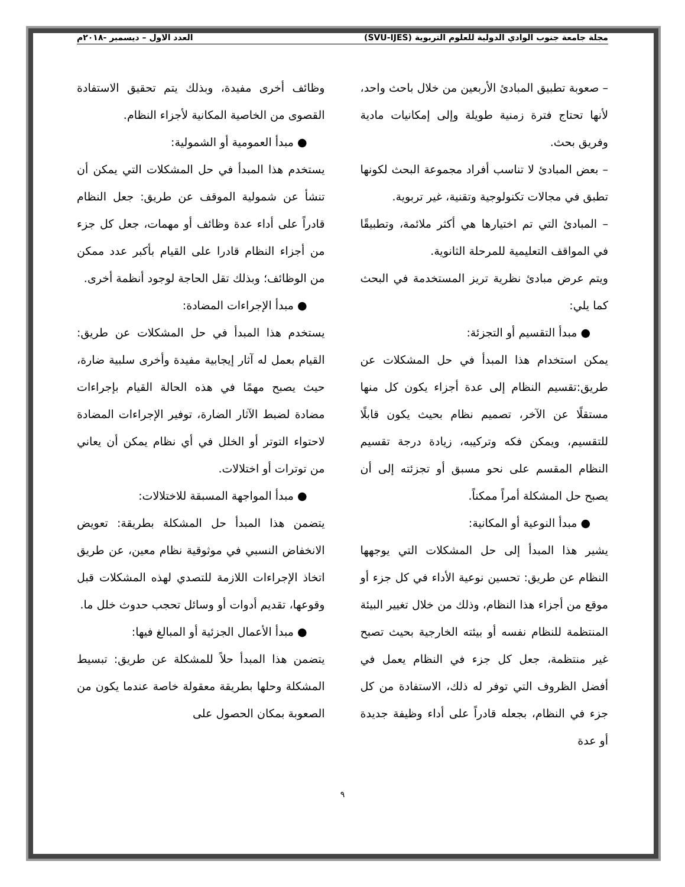مجلة جامعة جنوب الوادي الدولية للعلوم التربوية (SVU-IJES) العدد الاول – ديسمبر -٢٠١٨م
– صعوبة تطبيق المبادئ الأربعين من خلال باحث واحد، لأنها تحتاج فترة زمنية طويلة وإلى إمكانيات مادية وفريق بحث.
– بعض المبادئ لا تناسب أفراد مجموعة البحث لكونها تطبق في مجالات تكنولوجية وتقنية، غير تربوية.
– المبادئ التي تم اختيارها هي أكثر ملائمة، وتطبيقًا في المواقف التعليمية للمرحلة الثانوية.
ويتم عرض مبادئ نظرية تريز المستخدمة في البحث كما يلي:
● مبدأ التقسيم أو التجزئة:
يمكن استخدام هذا المبدأ في حل المشكلات عن طريق:تقسيم النظام إلى عدة أجزاء يكون كل منها مستقلًا عن الآخر، تصميم نظام بحيث يكون قابلًا للتقسيم، ويمكن فكه وتركيبه، زيادة درجة تقسيم النظام المقسم على نحو مسبق أو تجزئته إلى أن يصبح حل المشكلة أمراً ممكناً.
● مبدأ النوعية أو المكانية:
يشير هذا المبدأ إلى حل المشكلات التي يوجهها النظام عن طريق: تحسين نوعية الأداء في كل جزء أو موقع من أجزاء هذا النظام، وذلك من خلال تغيير البيئة المنتظمة للنظام نفسه أو بيئته الخارجية بحيث تصبح غير منتظمة، جعل كل جزء في النظام يعمل في أفضل الظروف التي توفر له ذلك، الاستفادة من كل جزء في النظام، بجعله قادراً على أداء وظيفة جديدة أو عدة
وظائف أخرى مفيدة، وبذلك يتم تحقيق الاستفادة القصوى من الخاصية المكانية لأجزاء النظام.
● مبدأ العمومية أو الشمولية:
يستخدم هذا المبدأ في حل المشكلات التي يمكن أن تنشأ عن شمولية الموقف عن طريق: جعل النظام قادراً على أداء عدة وظائف أو مهمات، جعل كل جزء من أجزاء النظام قادرا على القيام بأكبر عدد ممكن من الوظائف؛ وبذلك تقل الحاجة لوجود أنظمة أخرى.
● مبدأ الإجراءات المضادة:
يستخدم هذا المبدأ في حل المشكلات عن طريق: القيام بعمل له آثار إيجابية مفيدة وأخرى سلبية ضارة، حيث يصبح مهمًا في هذه الحالة القيام بإجراءات مضادة لضبط الآثار الضارة، توفير الإجراءات المضادة لاحتواء التوتر أو الخلل في أي نظام يمكن أن يعاني من توترات أو اختلالات.
● مبدأ المواجهة المسبقة للاختلالات:
يتضمن هذا المبدأ حل المشكلة بطريقة: تعويض الانخفاض النسبي في موثوقية نظام معين، عن طريق اتخاذ الإجراءات اللازمة للتصدي لهذه المشكلات قبل وقوعها، تقديم أدوات أو وسائل تحجب حدوث خلل ما.
● مبدأ الأعمال الجزئية أو المبالغ فيها:
يتضمن هذا المبدأ حلاً للمشكلة عن طريق: تبسيط المشكلة وحلها بطريقة معقولة خاصة عندما يكون من الصعوبة بمكان الحصول على
٩